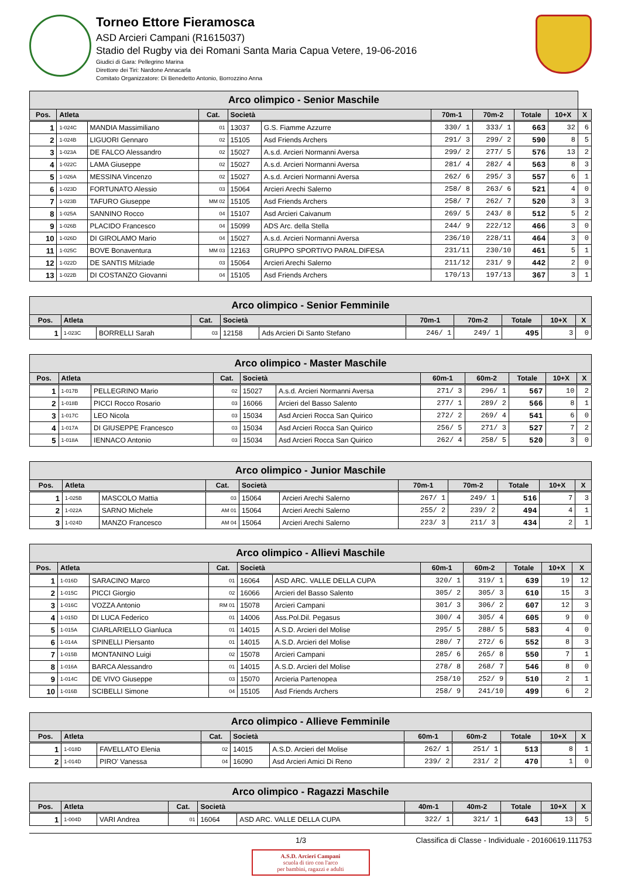Torneo Ettore Fieramosca
ASD Arcieri Campani (R1615037)
Stadio del Rugby via dei Romani Santa Maria Capua Vetere, 19-06-2016
Giudici di Gara: Pellegrino Marina
Direttore dei Tiri: Nardone Annacarla
Comitato Organizzatore: Di Benedetto Antonio, Borrozzino Anna
| Arco olimpico - Senior Maschile | | | | | | | | | | |
| --- | --- | --- | --- | --- | --- | --- | --- | --- | --- | --- |
| Pos. | Atleta | | Cat. | Società | | 70m-1 | 70m-2 | Totale | 10+X | X |
| 1 | 1-024C | MANDIA Massimiliano | 01 | 13037 | G.S. Fiamme Azzurre | 330/ 1 | 333/ 1 | 663 | 32 | 6 |
| 2 | 1-024B | LIGUORI Gennaro | 02 | 15105 | Asd Friends Archers | 291/ 3 | 299/ 2 | 590 | 8 | 5 |
| 3 | 1-023A | DE FALCO Alessandro | 02 | 15027 | A.s.d. Arcieri Normanni Aversa | 299/ 2 | 277/ 5 | 576 | 13 | 2 |
| 4 | 1-022C | LAMA Giuseppe | 02 | 15027 | A.s.d. Arcieri Normanni Aversa | 281/ 4 | 282/ 4 | 563 | 8 | 3 |
| 5 | 1-026A | MESSINA Vincenzo | 02 | 15027 | A.s.d. Arcieri Normanni Aversa | 262/ 6 | 295/ 3 | 557 | 6 | 1 |
| 6 | 1-023D | FORTUNATO Alessio | 03 | 15064 | Arcieri Arechi Salerno | 258/ 8 | 263/ 6 | 521 | 4 | 0 |
| 7 | 1-023B | TAFURO Giuseppe | MM 02 | 15105 | Asd Friends Archers | 258/ 7 | 262/ 7 | 520 | 3 | 3 |
| 8 | 1-025A | SANNINO Rocco | 04 | 15107 | Asd Arcieri Caivanum | 269/ 5 | 243/ 8 | 512 | 5 | 2 |
| 9 | 1-026B | PLACIDO Francesco | 04 | 15099 | ADS Arc. della Stella | 244/ 9 | 222/12 | 466 | 3 | 0 |
| 10 | 1-026D | DI GIROLAMO Mario | 04 | 15027 | A.s.d. Arcieri Normanni Aversa | 236/10 | 228/11 | 464 | 3 | 0 |
| 11 | 1-025C | BOVE Bonaventura | MM 03 | 12163 | GRUPPO SPORTIVO PARAL.DIFESA | 231/11 | 230/10 | 461 | 5 | 1 |
| 12 | 1-022D | DE SANTIS Milziade | 03 | 15064 | Arcieri Arechi Salerno | 211/12 | 231/ 9 | 442 | 2 | 0 |
| 13 | 1-022B | DI COSTANZO Giovanni | 04 | 15105 | Asd Friends Archers | 170/13 | 197/13 | 367 | 3 | 1 |
| Arco olimpico - Senior Femminile | | | | | | | | | | |
| --- | --- | --- | --- | --- | --- | --- | --- | --- | --- | --- |
| Pos. | Atleta | | Cat. | Società | | 70m-1 | 70m-2 | Totale | 10+X | X |
| 1 | 1-023C | BORRELLI Sarah | 03 | 12158 | Ads Arcieri Di Santo Stefano | 246/ 1 | 249/ 1 | 495 | 3 | 0 |
| Arco olimpico - Master Maschile | | | | | | | | | | |
| --- | --- | --- | --- | --- | --- | --- | --- | --- | --- | --- |
| Pos. | Atleta | | Cat. | Società | | 60m-1 | 60m-2 | Totale | 10+X | X |
| 1 | 1-017B | PELLEGRINO Mario | 02 | 15027 | A.s.d. Arcieri Normanni Aversa | 271/ 3 | 296/ 1 | 567 | 10 | 2 |
| 2 | 1-018B | PICCI Rocco Rosario | 03 | 16066 | Arcieri del Basso Salento | 277/ 1 | 289/ 2 | 566 | 8 | 1 |
| 3 | 1-017C | LEO Nicola | 03 | 15034 | Asd Arcieri Rocca San Quirico | 272/ 2 | 269/ 4 | 541 | 6 | 0 |
| 4 | 1-017A | DI GIUSEPPE Francesco | 03 | 15034 | Asd Arcieri Rocca San Quirico | 256/ 5 | 271/ 3 | 527 | 7 | 2 |
| 5 | 1-018A | IENNACO Antonio | 03 | 15034 | Asd Arcieri Rocca San Quirico | 262/ 4 | 258/ 5 | 520 | 3 | 0 |
| Arco olimpico - Junior Maschile | | | | | | | | | | |
| --- | --- | --- | --- | --- | --- | --- | --- | --- | --- | --- |
| Pos. | Atleta | | Cat. | Società | | 70m-1 | 70m-2 | Totale | 10+X | X |
| 1 | 1-025B | MASCOLO Mattia | 03 | 15064 | Arcieri Arechi Salerno | 267/ 1 | 249/ 1 | 516 | 7 | 3 |
| 2 | 1-022A | SARNO Michele | AM 01 | 15064 | Arcieri Arechi Salerno | 255/ 2 | 239/ 2 | 494 | 4 | 1 |
| 3 | 1-024D | MANZO Francesco | AM 04 | 15064 | Arcieri Arechi Salerno | 223/ 3 | 211/ 3 | 434 | 2 | 1 |
| Arco olimpico - Allievi Maschile | | | | | | | | | | |
| --- | --- | --- | --- | --- | --- | --- | --- | --- | --- | --- |
| Pos. | Atleta | | Cat. | Società | | 60m-1 | 60m-2 | Totale | 10+X | X |
| 1 | 1-016D | SARACINO Marco | 01 | 16064 | ASD ARC. VALLE DELLA CUPA | 320/ 1 | 319/ 1 | 639 | 19 | 12 |
| 2 | 1-015C | PICCI Giorgio | 02 | 16066 | Arcieri del Basso Salento | 305/ 2 | 305/ 3 | 610 | 15 | 3 |
| 3 | 1-016C | VOZZA Antonio | RM 01 | 15078 | Arcieri Campani | 301/ 3 | 306/ 2 | 607 | 12 | 3 |
| 4 | 1-015D | DI LUCA Federico | 01 | 14006 | Ass.Pol.Dil. Pegasus | 300/ 4 | 305/ 4 | 605 | 9 | 0 |
| 5 | 1-015A | CIARLARIELLO Gianluca | 01 | 14015 | A.S.D. Arcieri del Molise | 295/ 5 | 288/ 5 | 583 | 4 | 0 |
| 6 | 1-014A | SPINELLI Piersanto | 01 | 14015 | A.S.D. Arcieri del Molise | 280/ 7 | 272/ 6 | 552 | 8 | 3 |
| 7 | 1-015B | MONTANINO Luigi | 02 | 15078 | Arcieri Campani | 285/ 6 | 265/ 8 | 550 | 7 | 1 |
| 8 | 1-016A | BARCA Alessandro | 01 | 14015 | A.S.D. Arcieri del Molise | 278/ 8 | 268/ 7 | 546 | 8 | 0 |
| 9 | 1-014C | DE VIVO Giuseppe | 03 | 15070 | Arcieria Partenopea | 258/10 | 252/ 9 | 510 | 2 | 1 |
| 10 | 1-016B | SCIBELLI Simone | 04 | 15105 | Asd Friends Archers | 258/ 9 | 241/10 | 499 | 6 | 2 |
| Arco olimpico - Allieve Femminile | | | | | | | | | | |
| --- | --- | --- | --- | --- | --- | --- | --- | --- | --- | --- |
| Pos. | Atleta | | Cat. | Società | | 60m-1 | 60m-2 | Totale | 10+X | X |
| 1 | 1-018D | FAVELLATO Elenia | 02 | 14015 | A.S.D. Arcieri del Molise | 262/ 1 | 251/ 1 | 513 | 8 | 1 |
| 2 | 1-014D | PIRO' Vanessa | 04 | 16090 | Asd Arcieri Amici Di Reno | 239/ 2 | 231/ 2 | 470 | 1 | 0 |
| Arco olimpico - Ragazzi Maschile | | | | | | | | | | |
| --- | --- | --- | --- | --- | --- | --- | --- | --- | --- | --- |
| Pos. | Atleta | | Cat. | Società | | 40m-1 | 40m-2 | Totale | 10+X | X |
| 1 | 1-004D | VARI Andrea | 01 | 16064 | ASD ARC. VALLE DELLA CUPA | 322/ 1 | 321/ 1 | 643 | 13 | 5 |
1/3 Classifica di Classe - Individuale - 20160619.111753
A.S.D. Arcieri Campani
scuola di tiro con l'arco
per bambini, ragazzi e adulti